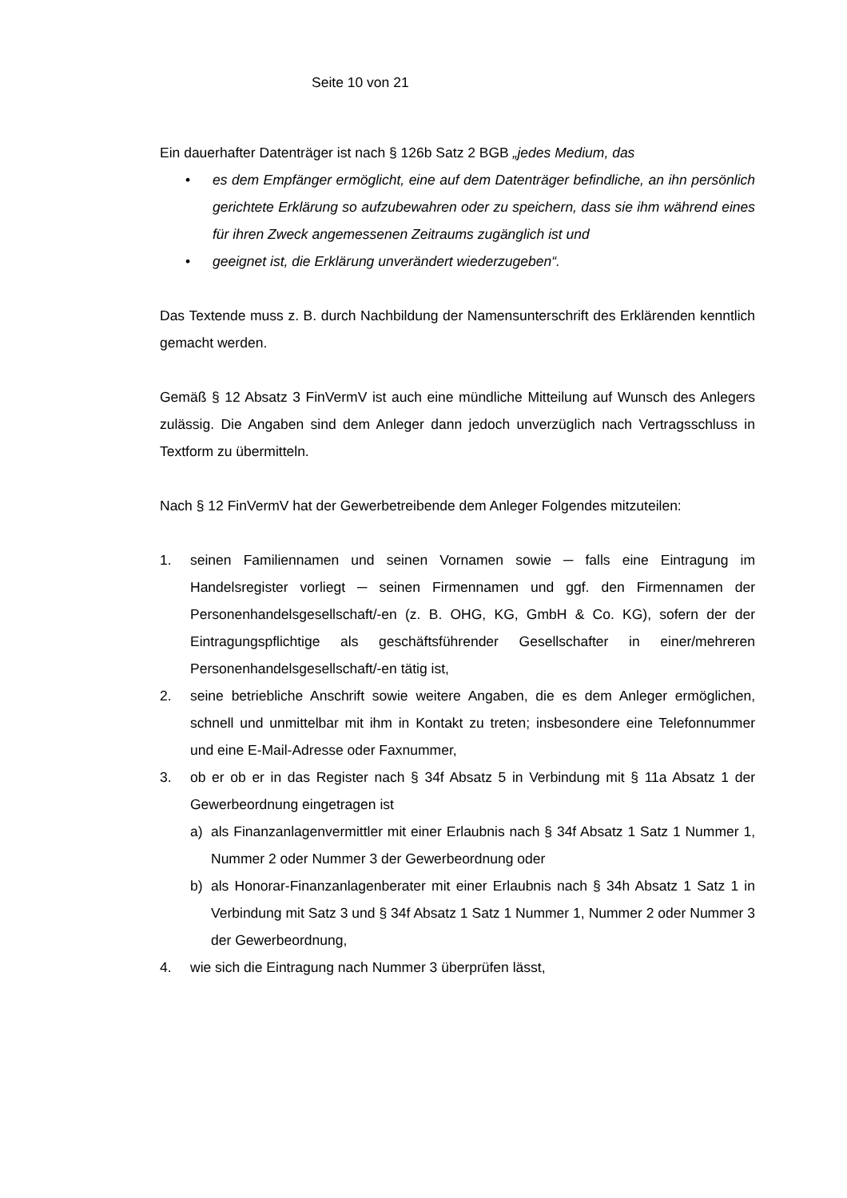Seite 10 von 21
Ein dauerhafter Datenträger ist nach § 126b Satz 2 BGB „jedes Medium, das
• es dem Empfänger ermöglicht, eine auf dem Datenträger befindliche, an ihn persönlich gerichtete Erklärung so aufzubewahren oder zu speichern, dass sie ihm während eines für ihren Zweck angemessenen Zeitraums zugänglich ist und
• geeignet ist, die Erklärung unverändert wiederzugeben“.
Das Textende muss z. B. durch Nachbildung der Namensunterschrift des Erklärenden kenntlich gemacht werden.
Gemäß § 12 Absatz 3 FinVermV ist auch eine mündliche Mitteilung auf Wunsch des Anlegers zulässig. Die Angaben sind dem Anleger dann jedoch unverzüglich nach Vertragsschluss in Textform zu übermitteln.
Nach § 12 FinVermV hat der Gewerbetreibende dem Anleger Folgendes mitzuteilen:
1. seinen Familiennamen und seinen Vornamen sowie ─ falls eine Eintragung im Handelsregister vorliegt ─ seinen Firmennamen und ggf. den Firmennamen der Personenhandelsgesellschaft/-en (z. B. OHG, KG, GmbH & Co. KG), sofern der der Eintragungspflichtige als geschäftsführender Gesellschafter in einer/mehreren Personenhandelsgesellschaft/-en tätig ist,
2. seine betriebliche Anschrift sowie weitere Angaben, die es dem Anleger ermöglichen, schnell und unmittelbar mit ihm in Kontakt zu treten; insbesondere eine Telefonnummer und eine E-Mail-Adresse oder Faxnummer,
3. ob er ob er in das Register nach § 34f Absatz 5 in Verbindung mit § 11a Absatz 1 der Gewerbeordnung eingetragen ist
a) als Finanzanlagenvermittler mit einer Erlaubnis nach § 34f Absatz 1 Satz 1 Nummer 1, Nummer 2 oder Nummer 3 der Gewerbeordnung oder
b) als Honorar-Finanzanlagenberater mit einer Erlaubnis nach § 34h Absatz 1 Satz 1 in Verbindung mit Satz 3 und § 34f Absatz 1 Satz 1 Nummer 1, Nummer 2 oder Nummer 3 der Gewerbeordnung,
4. wie sich die Eintragung nach Nummer 3 überprüfen lässt,